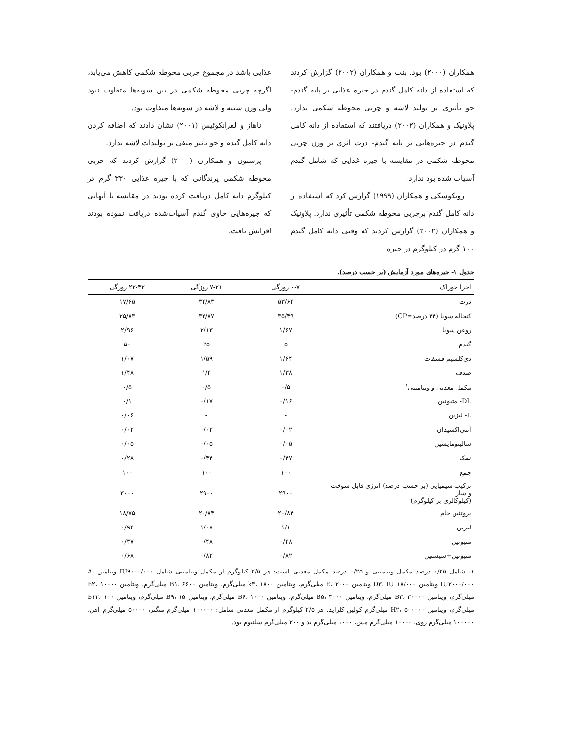همکاران (۲۰۰۰) بود. بنت و همکاران (۲۰۰۲) گزارش کردند که استفاده از دانه کامل گندم در جیره غذایی بر پایه گندم- جو تأثیری بر تولید لاشه و چربی محوطه شکمی ندارد. پلاونیک و همکاران (۲۰۰۲) دریافتند که استفاده از دانه کامل گندم در جیره‌هایی بر پایه گندم- ذرت اثری بر وزن چربی محوطه شکمی در مقایسه با جیره غذایی که شامل گندم آسیاب شده بود ندارد.
روتکوسکی و همکاران (۱۹۹۹) گزارش کرد که استفاده از دانه کامل گندم برچربی محوطه شکمی تأثیری ندارد. پلاونیک و همکاران (۲۰۰۲) گزارش کردند که وقتی دانه کامل گندم ۱۰۰ گرم در کیلوگرم در جیره
غذایی باشد در مجموع چربی محوطه شکمی کاهش می‌یابد، اگرچه چربی محوطه شکمی در بین سویه‌ها متفاوت نبود ولی وزن سینه و لاشه در سویه‌ها متفاوت بود.
ناهاز و لفرانکوئیس (۲۰۰۱) نشان دادند که اضافه کردن دانه کامل گندم و جو تأثیر منفی بر تولیدات لاشه ندارد.
پرستون و همکاران (۲۰۰۰) گزارش کردند که چربی محوطه شکمی پرندگانی که با جیره غذایی ۳۳۰ گرم در کیلوگرم دانه کامل دریافت کرده بودند در مقایسه با آنهایی که جیره‌هایی حاوی گندم آسیاب‌شده دریافت نموده بودند افزایش یافت.
جدول ۱- جیره‌های مورد آزمایش (بر حسب درصد).
| اجزا خوراک | ۰-۷ روزگی | ۷-۲۱ روزگی | ۲۲-۴۲ روزگی |
| --- | --- | --- | --- |
| ذرت | ۵۳/۶۴ | ۳۴/۸۳ | ۱۷/۶۵ |
| کنجاله سویا (۴۴ درصد=CP) | ۳۵/۴۹ | ۳۳/۸۷ | ۲۵/۸۳ |
| روغن سویا | ۱/۶۷ | ۲/۱۳ | ۲/۹۶ |
| گندم | ۵ | ۲۵ | ۵۰ |
| دی‌کلسیم فسفات | ۱/۶۴ | ۱/۵۹ | ۱/۰۷ |
| صدف | ۱/۳۸ | ۱/۴ | ۱/۴۸ |
| مکمل معدنی و ویتامینی<sup>۱</sup> | ۰/۵ | ۰/۵ | ۰/۵ |
| DL- متیونین | ۰/۱۶ | ۰/۱۷ | ۰/۱ |
| L- لیزین | - | - | ۰/۰۶ |
| آنتی‌اکسیدان | ۰/۰۲ | ۰/۰۲ | ۰/۰۲ |
| سالینومایسین | ۰/۰۵ | ۰/۰۵ | ۰/۰۵ |
| نمک | ۰/۴۷ | ۰/۴۴ | ۰/۲۸ |
| جمع | ۱۰۰ | ۱۰۰ | ۱۰۰ |
| ترکیب شیمیایی (بر حسب درصد) انرژی قابل سوخت و ساز (کیلوکالری بر کیلوگرم) | ۲۹۰۰ | ۲۹۰۰ | ۳۰۰۰ |
| پروتئین خام | ۲۰/۸۴ | ۲۰/۸۴ | ۱۸/۷۵ |
| لیزین | ۱/۱ | ۱/۰۸ | ۰/۹۴ |
| متیونین | ۰/۴۸ | ۰/۴۸ | ۰/۳۷ |
| متیونین+سیستین | ۰/۸۲ | ۰/۸۲ | ۰/۶۸ |
۱- شامل ۰/۲۵ درصد مکمل ویتامینی و ۰/۲۵ درصد مکمل معدنی است: هر ۲/۵ کیلوگرم از مکمل ویتامینی شامل IU۹۰۰۰/۰۰۰ ویتامین A، IU۲۰۰۰/۰۰۰ ویتامین D۳، IU ۱۸/۰۰۰ ویتامین E، ۲۰۰۰ میلی‌گرم، ویتامین k۳، ۱۸۰۰ میلی‌گرم، ویتامین B۱، ۶۶۰۰ میلی‌گرم، ویتامین B۲، ۱۰۰۰۰ میلی‌گرم، ویتامین B۳، ۳۰۰۰۰ میلی‌گرم، ویتامین B۵، ۳۰۰۰ میلی‌گرم، ویتامین B۶، ۱۰۰۰ میلی‌گرم، ویتامین B۹، ۱۵ میلی‌گرم، ویتامین B۱۲، ۱۰۰ میلی‌گرم، ویتامین H۲، ۵۰۰۰۰۰ میلی‌گرم کولین کلراید. هر ۲/۵ کیلوگرم از مکمل معدنی شامل: ۱۰۰۰۰۰ میلی‌گرم منگنز، ۵۰۰۰۰ میلی‌گرم آهن، ۱۰۰۰۰۰ میلی‌گرم روی، ۱۰۰۰۰ میلی‌گرم مس، ۱۰۰۰ میلی‌گرم ید و ۲۰۰ میلی‌گرم سلنیوم بود.